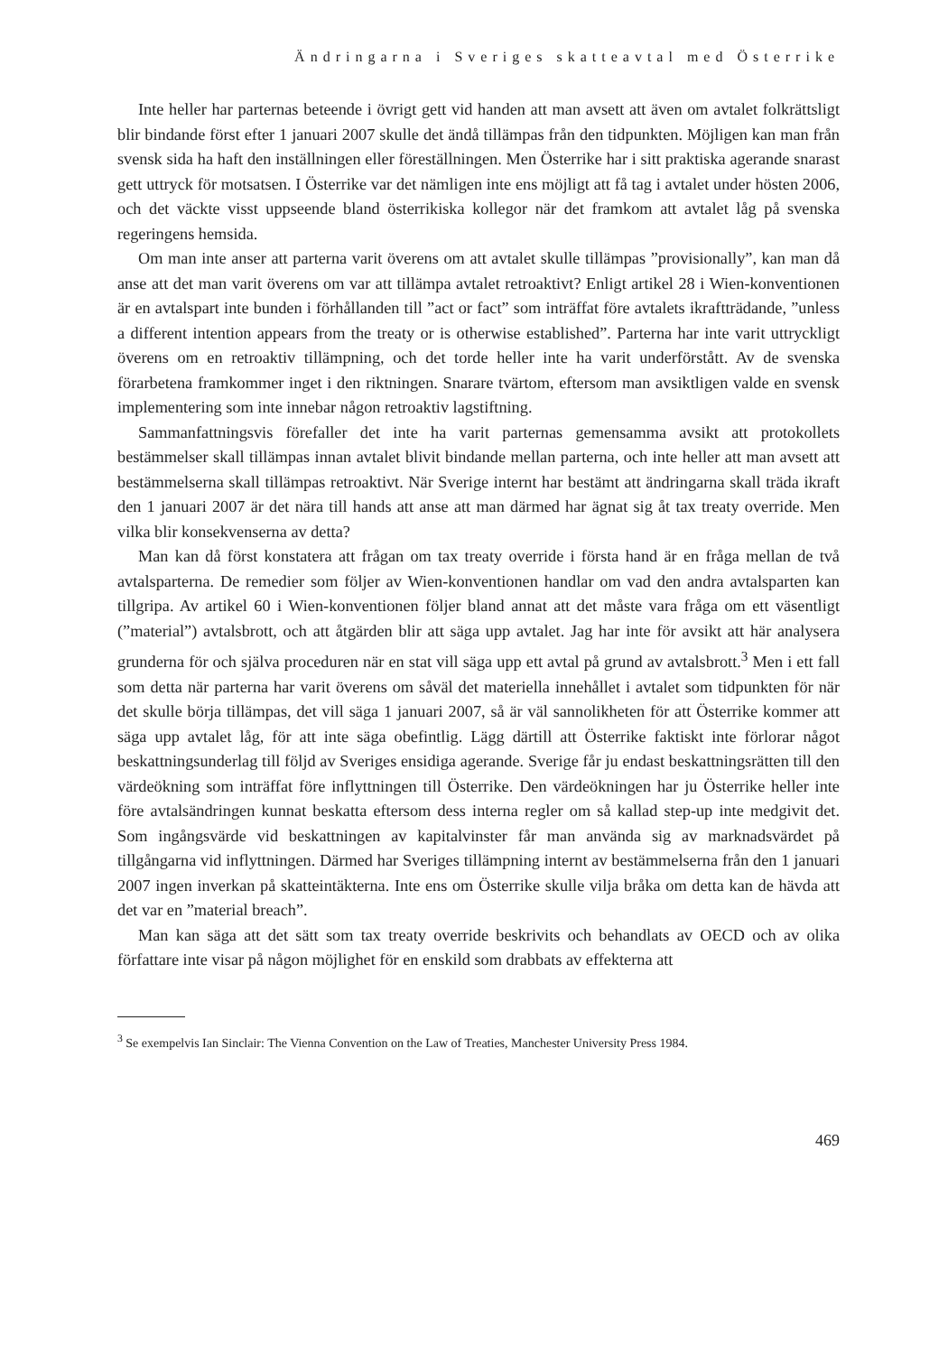Ändringarna i Sveriges skatteavtal med Österrike
Inte heller har parternas beteende i övrigt gett vid handen att man avsett att även om avtalet folkrättsligt blir bindande först efter 1 januari 2007 skulle det ändå tillämpas från den tidpunkten. Möjligen kan man från svensk sida ha haft den inställningen eller föreställningen. Men Österrike har i sitt praktiska agerande snarast gett uttryck för motsatsen. I Österrike var det nämligen inte ens möjligt att få tag i avtalet under hösten 2006, och det väckte visst uppseende bland österrikiska kollegor när det framkom att avtalet låg på svenska regeringens hemsida.
Om man inte anser att parterna varit överens om att avtalet skulle tillämpas ”provisionally”, kan man då anse att det man varit överens om var att tillämpa avtalet retroaktivt? Enligt artikel 28 i Wien-konventionen är en avtalspart inte bunden i förhållanden till ”act or fact” som inträffat före avtalets ikraftträdande, ”unless a different intention appears from the treaty or is otherwise established”. Parterna har inte varit uttryckligt överens om en retroaktiv tillämpning, och det torde heller inte ha varit underförstått. Av de svenska förarbetena framkommer inget i den riktningen. Snarare tvärtom, eftersom man avsiktligen valde en svensk implementering som inte innebar någon retroaktiv lagstiftning.
Sammanfattningsvis förefaller det inte ha varit parternas gemensamma avsikt att protokollets bestämmelser skall tillämpas innan avtalet blivit bindande mellan parterna, och inte heller att man avsett att bestämmelserna skall tillämpas retroaktivt. När Sverige internt har bestämt att ändringarna skall träda ikraft den 1 januari 2007 är det nära till hands att anse att man därmed har ägnat sig åt tax treaty override. Men vilka blir konsekvenserna av detta?
Man kan då först konstatera att frågan om tax treaty override i första hand är en fråga mellan de två avtalsparterna. De remedier som följer av Wien-konventionen handlar om vad den andra avtalsparten kan tillgripa. Av artikel 60 i Wien-konventionen följer bland annat att det måste vara fråga om ett väsentligt (”material”) avtalsbrott, och att åtgärden blir att säga upp avtalet. Jag har inte för avsikt att här analysera grunderna för och själva proceduren när en stat vill säga upp ett avtal på grund av avtalsbrott.<sup>3</sup> Men i ett fall som detta när parterna har varit överens om såväl det materiella innehållet i avtalet som tidpunkten för när det skulle börja tillämpas, det vill säga 1 januari 2007, så är väl sannolikheten för att Österrike kommer att säga upp avtalet låg, för att inte säga obefintlig. Lägg därtill att Österrike faktiskt inte förlorar något beskattningsunderlag till följd av Sveriges ensidiga agerande. Sverige får ju endast beskattningsrätten till den värdeökning som inträffat före inflyttningen till Österrike. Den värdeökningen har ju Österrike heller inte före avtalsändringen kunnat beskatta eftersom dess interna regler om så kallad step-up inte medgivit det. Som ingångsvärde vid beskattningen av kapitalvinster får man använda sig av marknadsvärdet på tillgångarna vid inflyttningen. Därmed har Sveriges tillämpning internt av bestämmelserna från den 1 januari 2007 ingen inverkan på skatteintäkterna. Inte ens om Österrike skulle vilja bråka om detta kan de hävda att det var en ”material breach”.
Man kan säga att det sätt som tax treaty override beskrivits och behandlats av OECD och av olika författare inte visar på någon möjlighet för en enskild som drabbats av effekterna att
<sup>3</sup> Se exempelvis Ian Sinclair: The Vienna Convention on the Law of Treaties, Manchester University Press 1984.
469